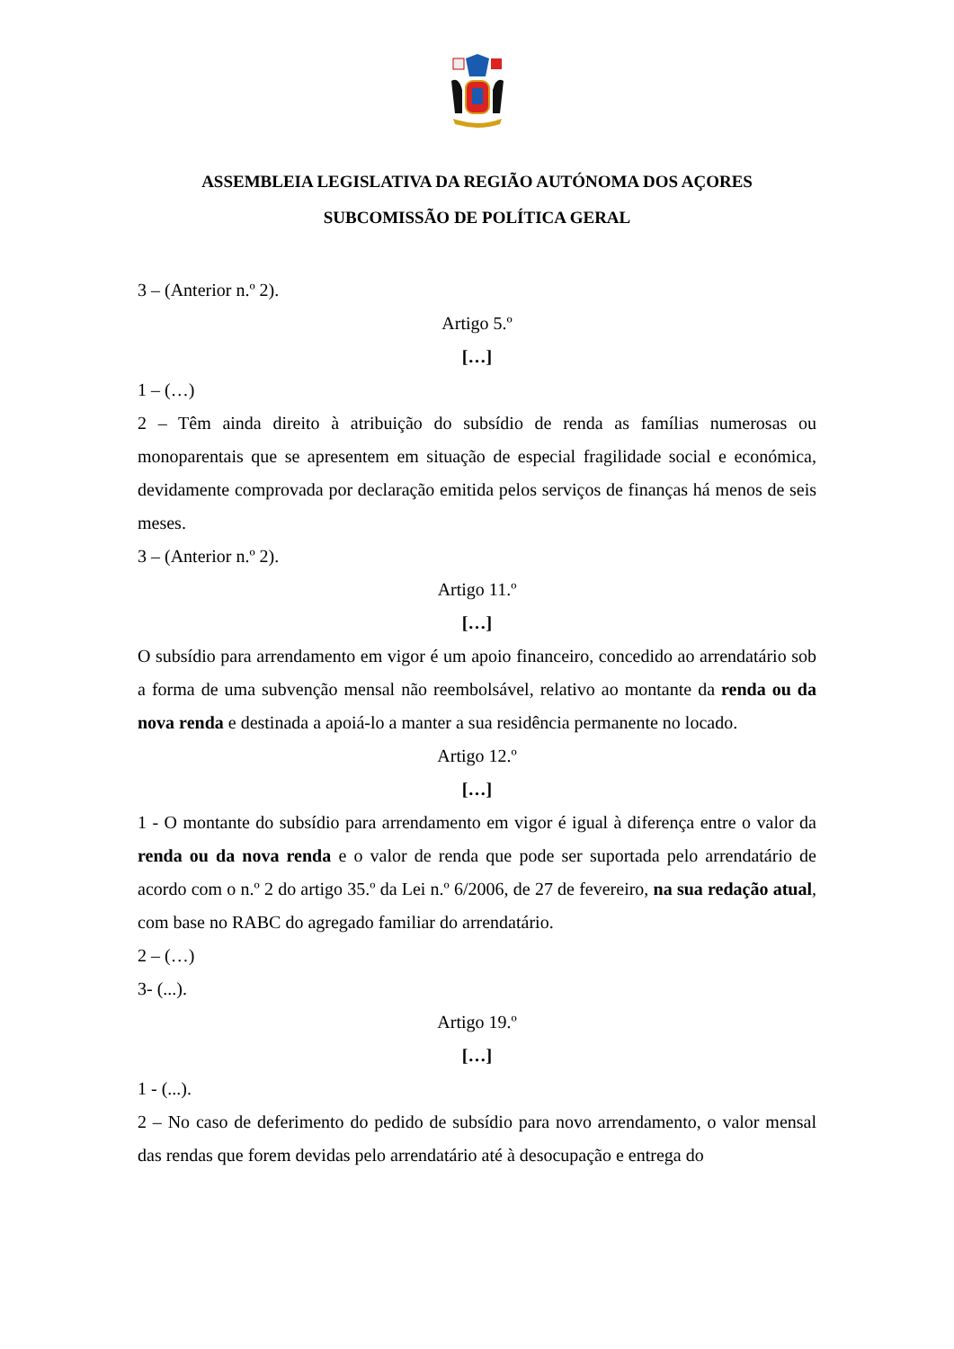ASSEMBLEIA LEGISLATIVA DA REGIÃO AUTÓNOMA DOS AÇORES
SUBCOMISSÃO DE POLÍTICA GERAL
3 – (Anterior n.º 2).
Artigo 5.º
[…]
1 – (…)
2 – Têm ainda direito à atribuição do subsídio de renda as famílias numerosas ou monoparentais que se apresentem em situação de especial fragilidade social e económica, devidamente comprovada por declaração emitida pelos serviços de finanças há menos de seis meses.
3 – (Anterior n.º 2).
Artigo 11.º
[…]
O subsídio para arrendamento em vigor é um apoio financeiro, concedido ao arrendatário sob a forma de uma subvenção mensal não reembolsável, relativo ao montante da renda ou da nova renda e destinada a apoiá-lo a manter a sua residência permanente no locado.
Artigo 12.º
[…]
1 - O montante do subsídio para arrendamento em vigor é igual à diferença entre o valor da renda ou da nova renda e o valor de renda que pode ser suportada pelo arrendatário de acordo com o n.º 2 do artigo 35.º da Lei n.º 6/2006, de 27 de fevereiro, na sua redação atual, com base no RABC do agregado familiar do arrendatário.
2 – (…)
3- (...).
Artigo 19.º
[…]
1 - (...).
2 – No caso de deferimento do pedido de subsídio para novo arrendamento, o valor mensal das rendas que forem devidas pelo arrendatário até à desocupação e entrega do